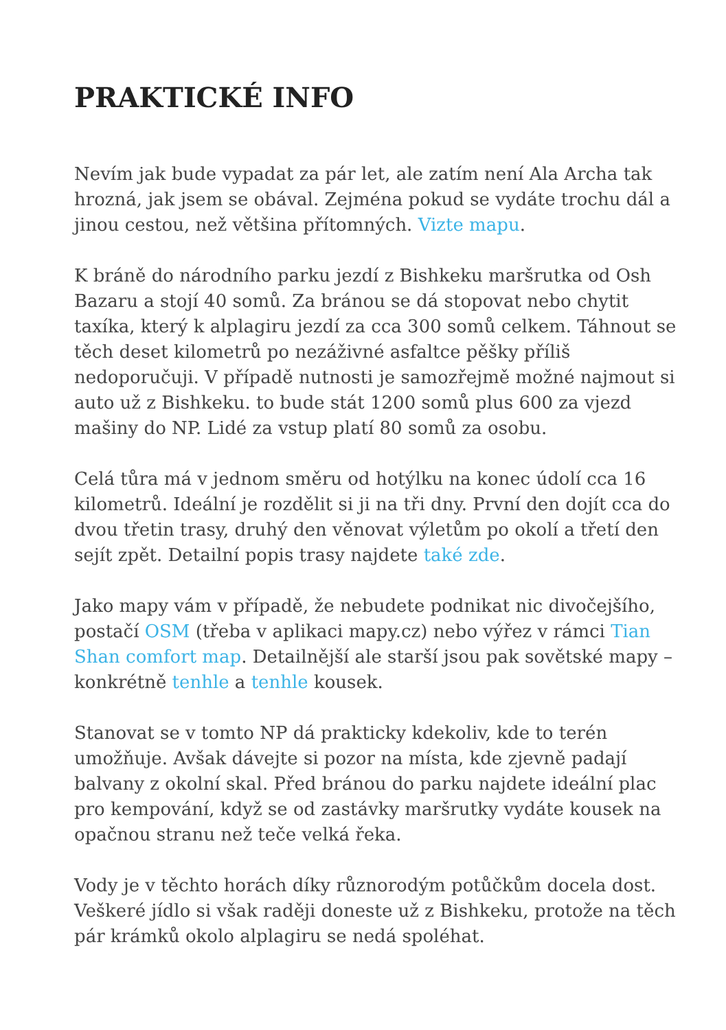PRAKTICKÉ INFO
Nevím jak bude vypadat za pár let, ale zatím není Ala Archa tak hrozná, jak jsem se obával. Zejména pokud se vydáte trochu dál a jinou cestou, než většina přítomných. Vizte mapu.
K bráně do národního parku jezdí z Bishkeku maršrutka od Osh Bazaru a stojí 40 somů. Za bránou se dá stopovat nebo chytit taxíka, který k alplagiru jezdí za cca 300 somů celkem. Táhnout se těch deset kilometrů po nezáživné asfaltce pěšky příliš nedoporučuji. V případě nutnosti je samozřejmě možné najmout si auto už z Bishkeku. to bude stát 1200 somů plus 600 za vjezd mašiny do NP. Lidé za vstup platí 80 somů za osobu.
Celá tůra má v jednom směru od hotýlku na konec údolí cca 16 kilometrů. Ideální je rozdělit si ji na tři dny. První den dojít cca do dvou třetin trasy, druhý den věnovat výletům po okolí a třetí den sejít zpět. Detailní popis trasy najdete také zde.
Jako mapy vám v případě, že nebudete podnikat nic divočejšího, postačí OSM (třeba v aplikaci mapy.cz) nebo výřez v rámci Tian Shan comfort map. Detailnější ale starší jsou pak sovětské mapy – konkrétně tenhle a tenhle kousek.
Stanovat se v tomto NP dá prakticky kdekoliv, kde to terén umožňuje. Avšak dávejte si pozor na místa, kde zjevně padají balvany z okolní skal. Před bránou do parku najdete ideální plac pro kempování, když se od zastávky maršrutky vydáte kousek na opačnou stranu než teče velká řeka.
Vody je v těchto horách díky různorodým potůčkům docela dost. Veškeré jídlo si však raději doneste už z Bishkeku, protože na těch pár krámků okolo alplagiru se nedá spoléhat.